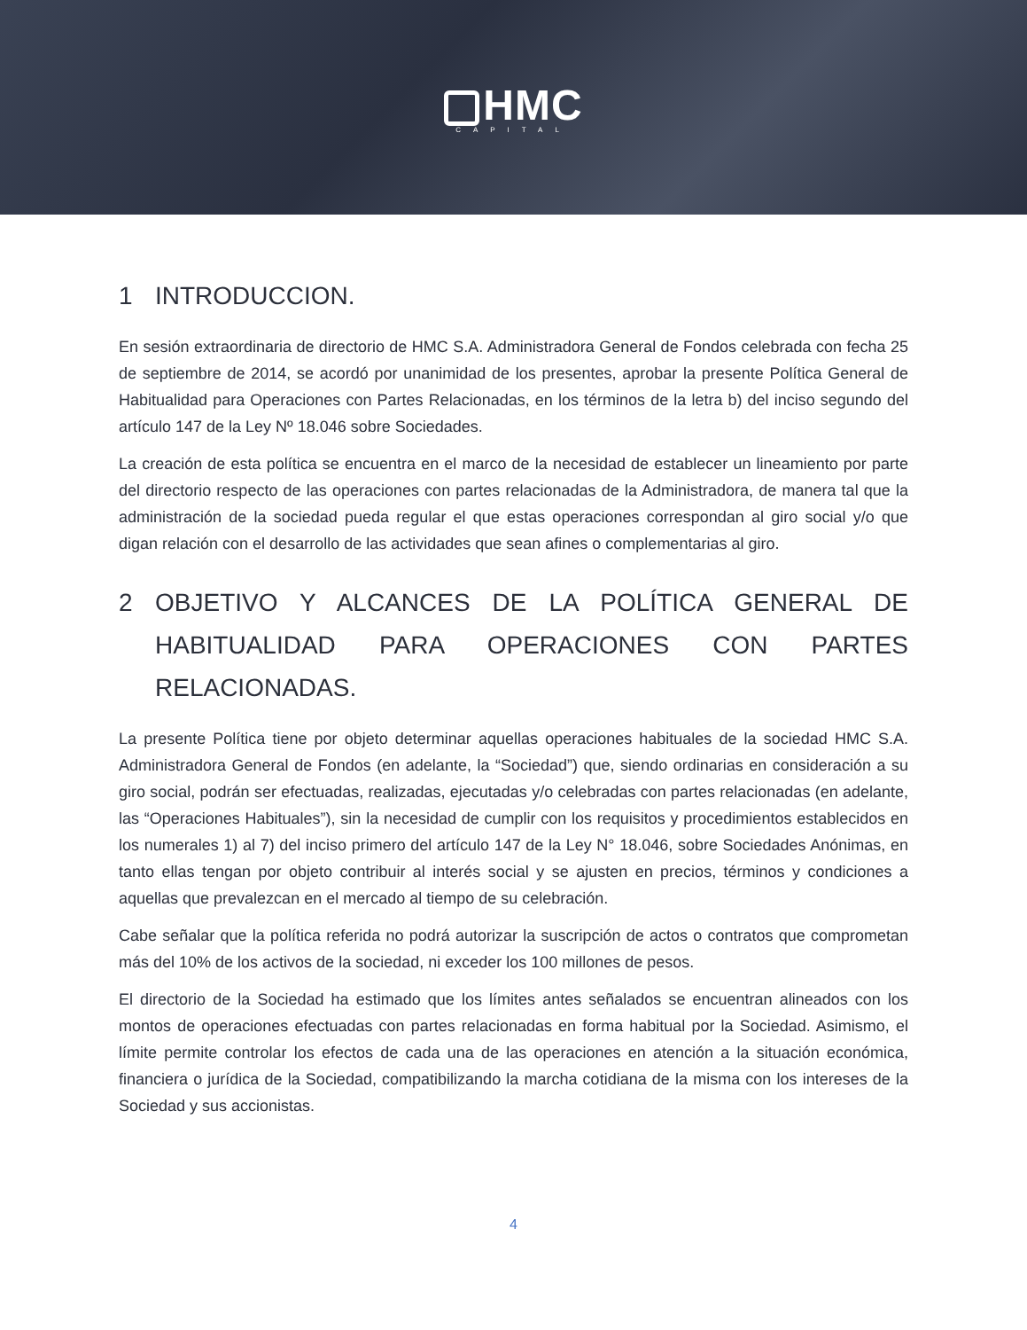HMC
CAPITAL
1 INTRODUCCION.
En sesión extraordinaria de directorio de HMC S.A. Administradora General de Fondos celebrada con fecha 25 de septiembre de 2014, se acordó por unanimidad de los presentes, aprobar la presente Política General de Habitualidad para Operaciones con Partes Relacionadas, en los términos de la letra b) del inciso segundo del artículo 147 de la Ley Nº 18.046 sobre Sociedades.
La creación de esta política se encuentra en el marco de la necesidad de establecer un lineamiento por parte del directorio respecto de las operaciones con partes relacionadas de la Administradora, de manera tal que la administración de la sociedad pueda regular el que estas operaciones correspondan al giro social y/o que digan relación con el desarrollo de las actividades que sean afines o complementarias al giro.
2 OBJETIVO Y ALCANCES DE LA POLÍTICA GENERAL DE HABITUALIDAD PARA OPERACIONES CON PARTES RELACIONADAS.
La presente Política tiene por objeto determinar aquellas operaciones habituales de la sociedad HMC S.A. Administradora General de Fondos (en adelante, la “Sociedad”) que, siendo ordinarias en consideración a su giro social, podrán ser efectuadas, realizadas, ejecutadas y/o celebradas con partes relacionadas (en adelante, las “Operaciones Habituales”), sin la necesidad de cumplir con los requisitos y procedimientos establecidos en los numerales 1) al 7) del inciso primero del artículo 147 de la Ley N° 18.046, sobre Sociedades Anónimas, en tanto ellas tengan por objeto contribuir al interés social y se ajusten en precios, términos y condiciones a aquellas que prevalezcan en el mercado al tiempo de su celebración.
Cabe señalar que la política referida no podrá autorizar la suscripción de actos o contratos que comprometan más del 10% de los activos de la sociedad, ni exceder los 100 millones de pesos.
El directorio de la Sociedad ha estimado que los límites antes señalados se encuentran alineados con los montos de operaciones efectuadas con partes relacionadas en forma habitual por la Sociedad. Asimismo, el límite permite controlar los efectos de cada una de las operaciones en atención a la situación económica, financiera o jurídica de la Sociedad, compatibilizando la marcha cotidiana de la misma con los intereses de la Sociedad y sus accionistas.
4